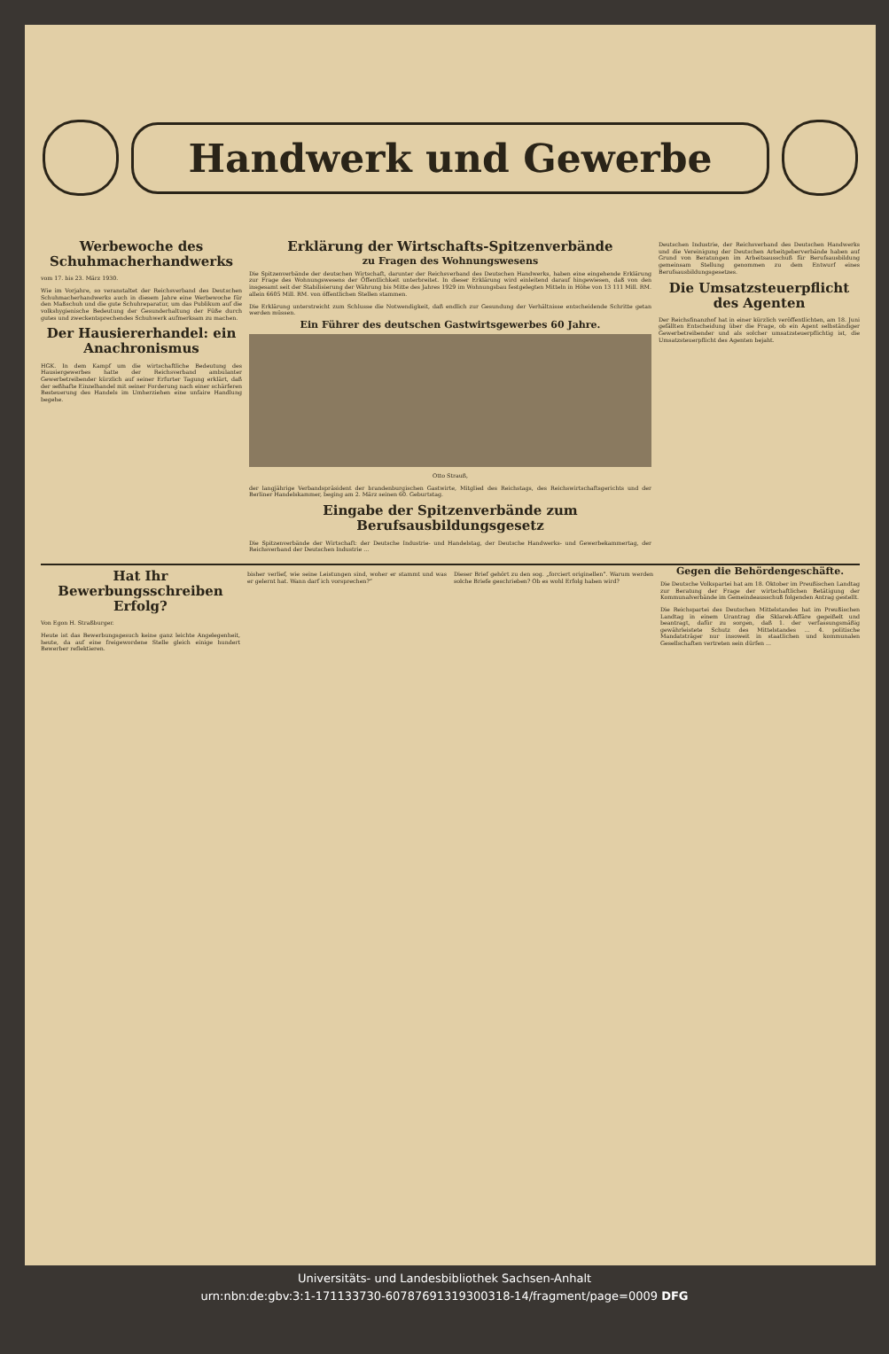Handwerk und Gewerbe
Werbewoche des Schuhmacherhandwerks
vom 17. bis 23. März 1930.
Wie im Vorjahre, so veranstaltet der Reichsverband des Deutschen Schuhmacherhandwerks auch in diesem Jahre eine Werbewoche für den Maßschuh und die gute Schuhreparatur, um das Publikum auf die volkshygienische Bedeutung der Gesunderhaltung der Füße durch gutes und zweckentsprechendes Schuhwerk aufmerksam zu machen.
Der Hausiererhandel: ein Anachronismus
HGK. In dem Kampf um die wirtschaftliche Bedeutung des Hausiergewerbes hatte der Reichsverband ambulanter Gewerbetreibender kürzlich auf seiner Erfurter Tagung erklärt, daß der seßhafte Einzelhandel mit seiner Forderung nach einer schärferen Besteuerung des Handels im Umherziehen eine unfaire Handlung begehe.
Erklärung der Wirtschafts-Spitzenverbände
zu Fragen des Wohnungswesens
Die Spitzenverbände der deutschen Wirtschaft, darunter der Reichsverband des Deutschen Handwerks, haben eine eingehende Erklärung zur Frage des Wohnungswesens der Öffentlichkeit unterbreitet. In dieser Erklärung wird einleitend darauf hingewiesen, daß von den insgesamt seit der Stabilisierung der Währung bis Mitte des Jahres 1929 im Wohnungsbau festgelegten Mitteln in Höhe von 13 111 Mill. RM. allein 6605 Mill. RM. von öffentlichen Stellen stammen.
Die Erklärung unterstreicht zum Schlusse die Notwendigkeit, daß endlich zur Gesundung der Verhältnisse entscheidende Schritte getan werden müssen.
Ein Führer des deutschen Gastwirtsgewerbes 60 Jahre.
Otto Strauß,
der langjährige Verbandspräsident der brandenburgischen Gastwirte, Mitglied des Reichstags, des Reichswirtschaftsgerichts und der Berliner Handelskammer, beging am 2. März seinen 60. Geburtstag.
Eingabe der Spitzenverbände zum Berufsausbildungsgesetz
Die Spitzenverbände der Wirtschaft: der Deutsche Industrie- und Handelstag, der Deutsche Handwerks- und Gewerbekammertag, der Reichsverband der Deutschen Industrie ...
Deutschen Industrie, der Reichsverband des Deutschen Handwerks und die Vereinigung der Deutschen Arbeitgeberverbände haben auf Grund von Beratungen im Arbeitsausschuß für Berufsausbildung gemeinsam Stellung genommen zu dem Entwurf eines Berufsausbildungsgesetzes.
Die Umsatzsteuerpflicht des Agenten
Der Reichsfinanzhof hat in einer kürzlich veröffentlichten, am 18. Juni gefällten Entscheidung über die Frage, ob ein Agent selbständiger Gewerbetreibender und als solcher umsatzsteuerpflichtig ist, die Umsatzsteuerpflicht des Agenten bejaht.
Hat Ihr Bewerbungsschreiben Erfolg?
Von Egon H. Straßburger.
Heute ist das Bewerbungsgesuch keine ganz leichte Angelegenheit, heute, da auf eine freigewordene Stelle gleich einige hundert Bewerber reflektieren.
bisher verlief, wie seine Leistungen sind, woher er stammt und was er gelernt hat. Wann darf ich vorsprechen?“
Dieser Brief gehört zu den sog. „forciert originellen“. Warum werden solche Briefe geschrieben? Ob es wohl Erfolg haben wird?
Gegen die Behördengeschäfte.
Die Deutsche Volkspartei hat am 18. Oktober im Preußischen Landtag zur Beratung der Frage der wirtschaftlichen Betätigung der Kommunalverbände im Gemeindeausschuß folgenden Antrag gestellt.
Die Reichspartei des Deutschen Mittelstandes hat im Preußischen Landtag in einem Urantrag die Sklarek-Affäre gegeißelt und beantragt, dafür zu sorgen, daß 1. der verfassungsmäßig gewährleistete Schutz des Mittelstandes ... 4. politische Mandatsträger nur insoweit in staatlichen und kommunalen Gesellschaften vertreten sein dürfen ...
Universitäts- und Landesbibliothek Sachsen-Anhalt
urn:nbn:de:gbv:3:1-171133730-60787691319300318-14/fragment/page=0009 DFG